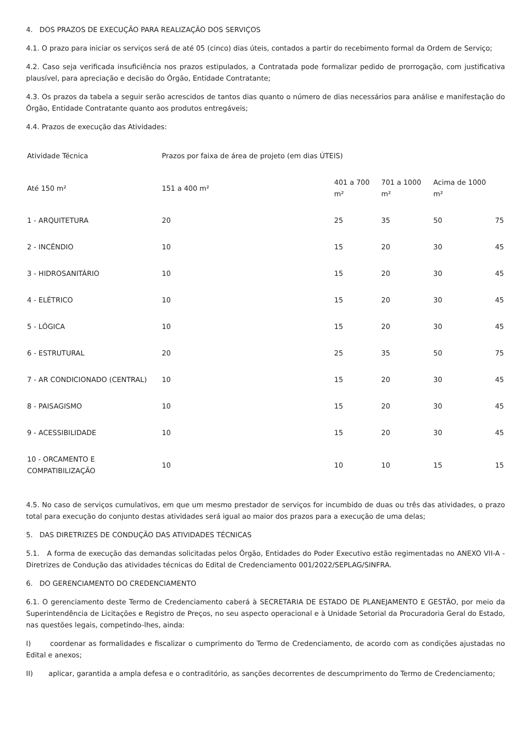4. DOS PRAZOS DE EXECUÇÃO PARA REALIZAÇÃO DOS SERVIÇOS
4.1. O prazo para iniciar os serviços será de até 05 (cinco) dias úteis, contados a partir do recebimento formal da Ordem de Serviço;
4.2. Caso seja verificada insuficiência nos prazos estipulados, a Contratada pode formalizar pedido de prorrogação, com justificativa plausível, para apreciação e decisão do Órgão, Entidade Contratante;
4.3. Os prazos da tabela a seguir serão acrescidos de tantos dias quanto o número de dias necessários para análise e manifestação do Órgão, Entidade Contratante quanto aos produtos entregáveis;
4.4. Prazos de execução das Atividades:
| Atividade Técnica | Prazos por faixa de área de projeto (em dias ÚTEIS) | | | | |
| Até 150 m² | 151 a 400 m² | 401 a 700 m² | 701 a 1000 m² | Acima de 1000 m² | |
| 1 - ARQUITETURA | 20 | 25 | 35 | 50 | 75 |
| 2 - INCÊNDIO | 10 | 15 | 20 | 30 | 45 |
| 3 - HIDROSANITÁRIO | 10 | 15 | 20 | 30 | 45 |
| 4 - ELÉTRICO | 10 | 15 | 20 | 30 | 45 |
| 5 - LÓGICA | 10 | 15 | 20 | 30 | 45 |
| 6 - ESTRUTURAL | 20 | 25 | 35 | 50 | 75 |
| 7 - AR CONDICIONADO (CENTRAL) | 10 | 15 | 20 | 30 | 45 |
| 8 - PAISAGISMO | 10 | 15 | 20 | 30 | 45 |
| 9 - ACESSIBILIDADE | 10 | 15 | 20 | 30 | 45 |
| 10 - ORCAMENTO E COMPATIBILIZAÇÃO | 10 | 10 | 10 | 15 | 15 |
4.5. No caso de serviços cumulativos, em que um mesmo prestador de serviços for incumbido de duas ou três das atividades, o prazo total para execução do conjunto destas atividades será igual ao maior dos prazos para a execução de uma delas;
5. DAS DIRETRIZES DE CONDUÇÃO DAS ATIVIDADES TÉCNICAS
5.1. A forma de execução das demandas solicitadas pelos Órgão, Entidades do Poder Executivo estão regimentadas no ANEXO VII-A - Diretrizes de Condução das atividades técnicas do Edital de Credenciamento 001/2022/SEPLAG/SINFRA.
6. DO GERENCIAMENTO DO CREDENCIAMENTO
6.1. O gerenciamento deste Termo de Credenciamento caberá à SECRETARIA DE ESTADO DE PLANEJAMENTO E GESTÃO, por meio da Superintendência de Licitações e Registro de Preços, no seu aspecto operacional e à Unidade Setorial da Procuradoria Geral do Estado, nas questões legais, competindo-lhes, ainda:
I) coordenar as formalidades e fiscalizar o cumprimento do Termo de Credenciamento, de acordo com as condições ajustadas no Edital e anexos;
II) aplicar, garantida a ampla defesa e o contraditório, as sanções decorrentes de descumprimento do Termo de Credenciamento;